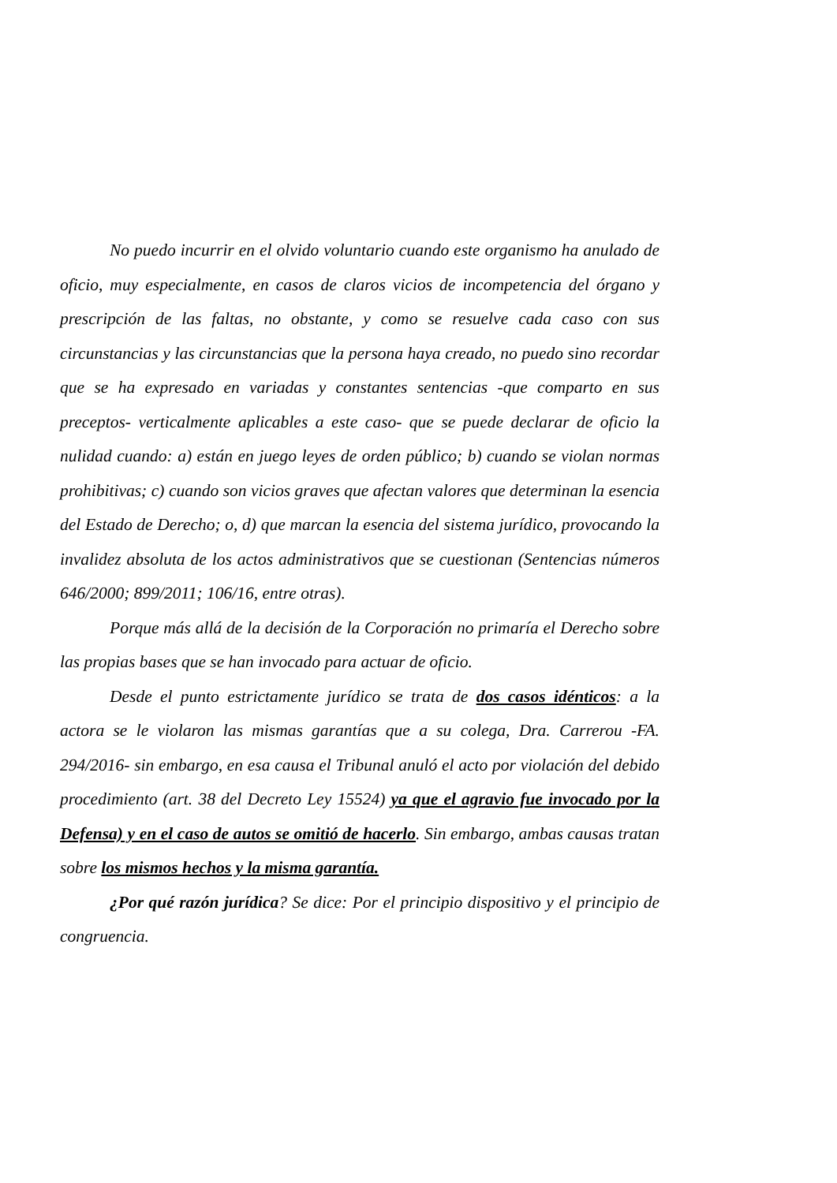No puedo incurrir en el olvido voluntario cuando este organismo ha anulado de oficio, muy especialmente, en casos de claros vicios de incompetencia del órgano y prescripción de las faltas, no obstante, y como se resuelve cada caso con sus circunstancias y las circunstancias que la persona haya creado, no puedo sino recordar que se ha expresado en variadas y constantes sentencias -que comparto en sus preceptos- verticalmente aplicables a este caso- que se puede declarar de oficio la nulidad cuando: a) están en juego leyes de orden público; b) cuando se violan normas prohibitivas; c) cuando son vicios graves que afectan valores que determinan la esencia del Estado de Derecho; o, d) que marcan la esencia del sistema jurídico, provocando la invalidez absoluta de los actos administrativos que se cuestionan (Sentencias números 646/2000; 899/2011; 106/16, entre otras).
Porque más allá de la decisión de la Corporación no primaría el Derecho sobre las propias bases que se han invocado para actuar de oficio.
Desde el punto estrictamente jurídico se trata de dos casos idénticos: a la actora se le violaron las mismas garantías que a su colega, Dra. Carrerou -FA. 294/2016- sin embargo, en esa causa el Tribunal anuló el acto por violación del debido procedimiento (art. 38 del Decreto Ley 15524) ya que el agravio fue invocado por la Defensa) y en el caso de autos se omitió de hacerlo. Sin embargo, ambas causas tratan sobre los mismos hechos y la misma garantía.
¿Por qué razón jurídica? Se dice: Por el principio dispositivo y el principio de congruencia.